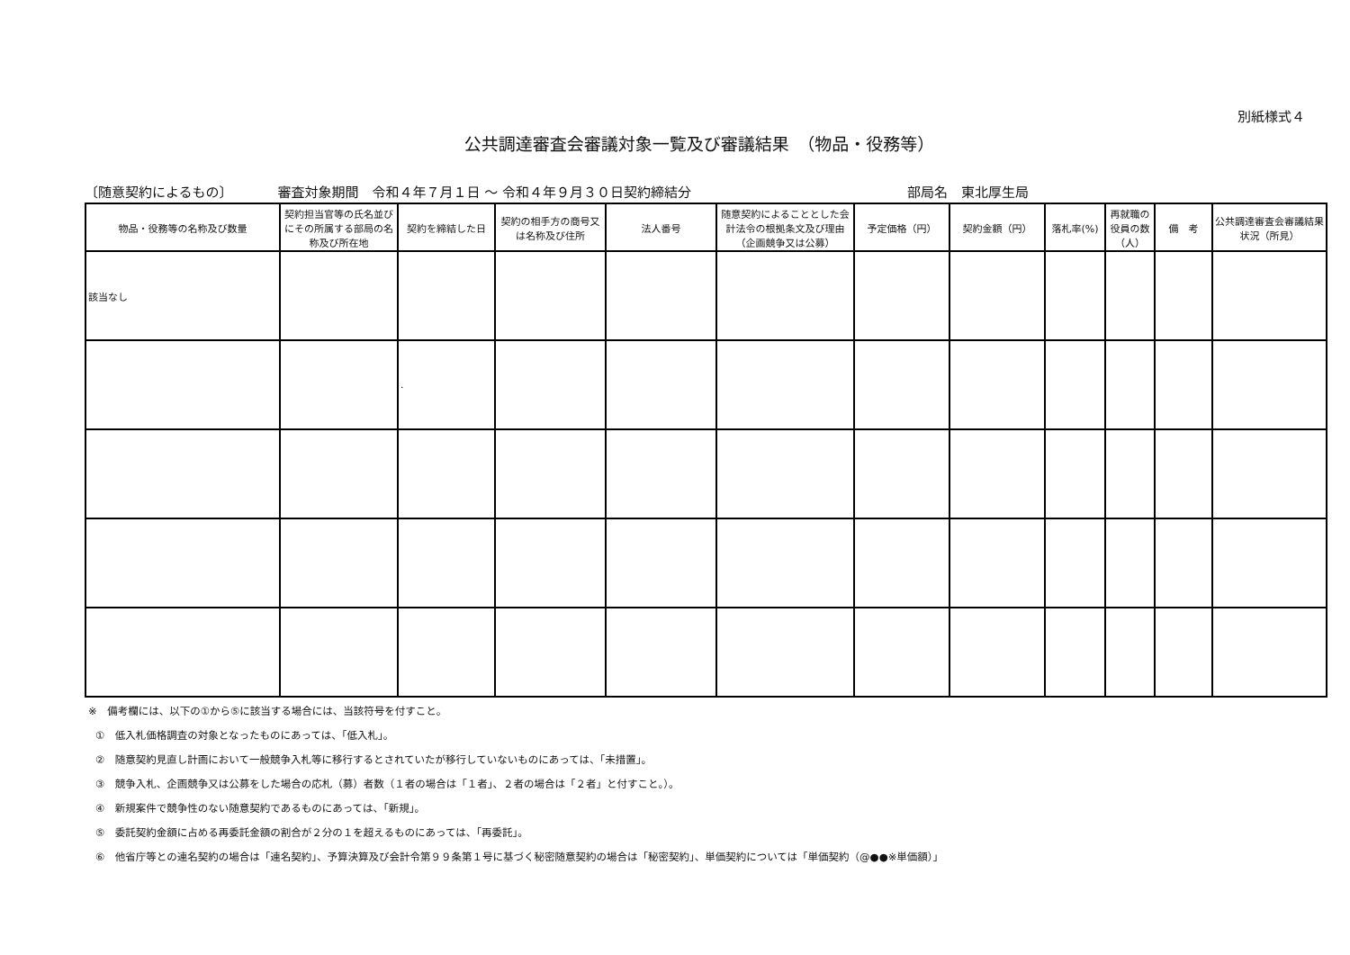別紙様式４
公共調達審査会審議対象一覧及び審議結果　（物品・役務等）
〔随意契約によるもの〕 審査対象期間　令和４年７月１日 ～ 令和４年９月３０日契約締結分 部局名　東北厚生局
| 物品・役務等の名称及び数量 | 契約担当官等の氏名並びにその所属する部局の名称及び所在地 | 契約を締結した日 | 契約の相手方の商号又は名称及び住所 | 法人番号 | 随意契約によることとした会計法令の根拠条文及び理由（企画競争又は公募） | 予定価格（円） | 契約金額（円） | 落札率(%) | 再就職の役員の数（人） | 備 考 | 公共調達審査会審議結果状況（所見） |
| --- | --- | --- | --- | --- | --- | --- | --- | --- | --- | --- | --- |
| 該当なし | | | | | | | | | | | |
| | | . | | | | | | | | | |
※　備考欄には、以下の①から⑤に該当する場合には、当該符号を付すこと。
①　低入札価格調査の対象となったものにあっては、「低入札」。
②　随意契約見直し計画において一般競争入札等に移行するとされていたが移行していないものにあっては、「未措置」。
③　競争入札、企画競争又は公募をした場合の応札（募）者数（１者の場合は「１者」、２者の場合は「２者」と付すこと。）。
④　新規案件で競争性のない随意契約であるものにあっては、「新規」。
⑤　委託契約金額に占める再委託金額の割合が２分の１を超えるものにあっては、「再委託」。
⑥　他省庁等との連名契約の場合は「連名契約」、予算決算及び会計令第９９条第１号に基づく秘密随意契約の場合は「秘密契約」、単価契約については「単価契約（@●●※単価額）」